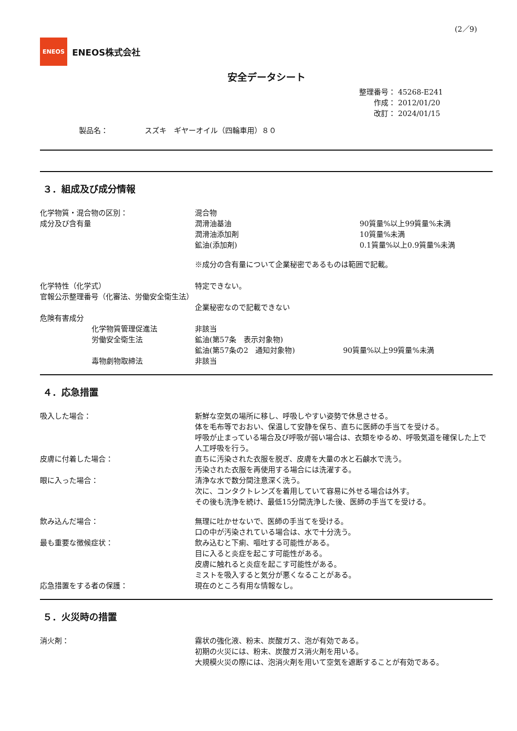(2／9)
ENEOS
ENEOS株式会社
安全データシート
整理番号： 45268-E241
作成： 2012/01/20
改訂： 2024/01/15
製品名：　　　　　スズキ　ギヤーオイル（四輪車用）８０
３．組成及び成分情報
化学物質・混合物の区別： 混合物
成分及び含有量 潤滑油基油 90質量%以上99質量%未満
潤滑油添加剤 10質量%未満
鉱油(添加剤) 0.1質量%以上0.9質量%未満
※成分の含有量について企業秘密であるものは範囲で記載。
化学特性（化学式） 特定できない。
官報公示整理番号（化審法、労働安全衛生法）
企業秘密なので記載できない
危険有害成分
化学物質管理促進法 非該当
労働安全衛生法 鉱油(第57条　表示対象物)
鉱油(第57条の2　通知対象物) 90質量%以上99質量%未満
毒物劇物取締法 非該当
４．応急措置
吸入した場合： 新鮮な空気の場所に移し、呼吸しやすい姿勢で休息させる。
体を毛布等でおおい、保温して安静を保ち、直ちに医師の手当てを受ける。
呼吸が止まっている場合及び呼吸が弱い場合は、衣類をゆるめ、呼吸気道を確保した上で人工呼吸を行う。
皮膚に付着した場合： 直ちに汚染された衣服を脱ぎ、皮膚を大量の水と石鹸水で洗う。
汚染された衣服を再使用する場合には洗濯する。
眼に入った場合： 清浄な水で数分間注意深く洗う。
次に、コンタクトレンズを着用していて容易に外せる場合は外す。
その後も洗浄を続け、最低15分間洗浄した後、医師の手当てを受ける。
飲み込んだ場合： 無理に吐かせないで、医師の手当てを受ける。
口の中が汚染されている場合は、水で十分洗う。
最も重要な徴候症状： 飲み込むと下痢、嘔吐する可能性がある。
目に入ると炎症を起こす可能性がある。
皮膚に触れると炎症を起こす可能性がある。
ミストを吸入すると気分が悪くなることがある。
応急措置をする者の保護： 現在のところ有用な情報なし。
５．火災時の措置
消火剤： 霧状の強化液、粉末、炭酸ガス、泡が有効である。
初期の火災には、粉末、炭酸ガス消火剤を用いる。
大規模火災の際には、泡消火剤を用いて空気を遮断することが有効である。